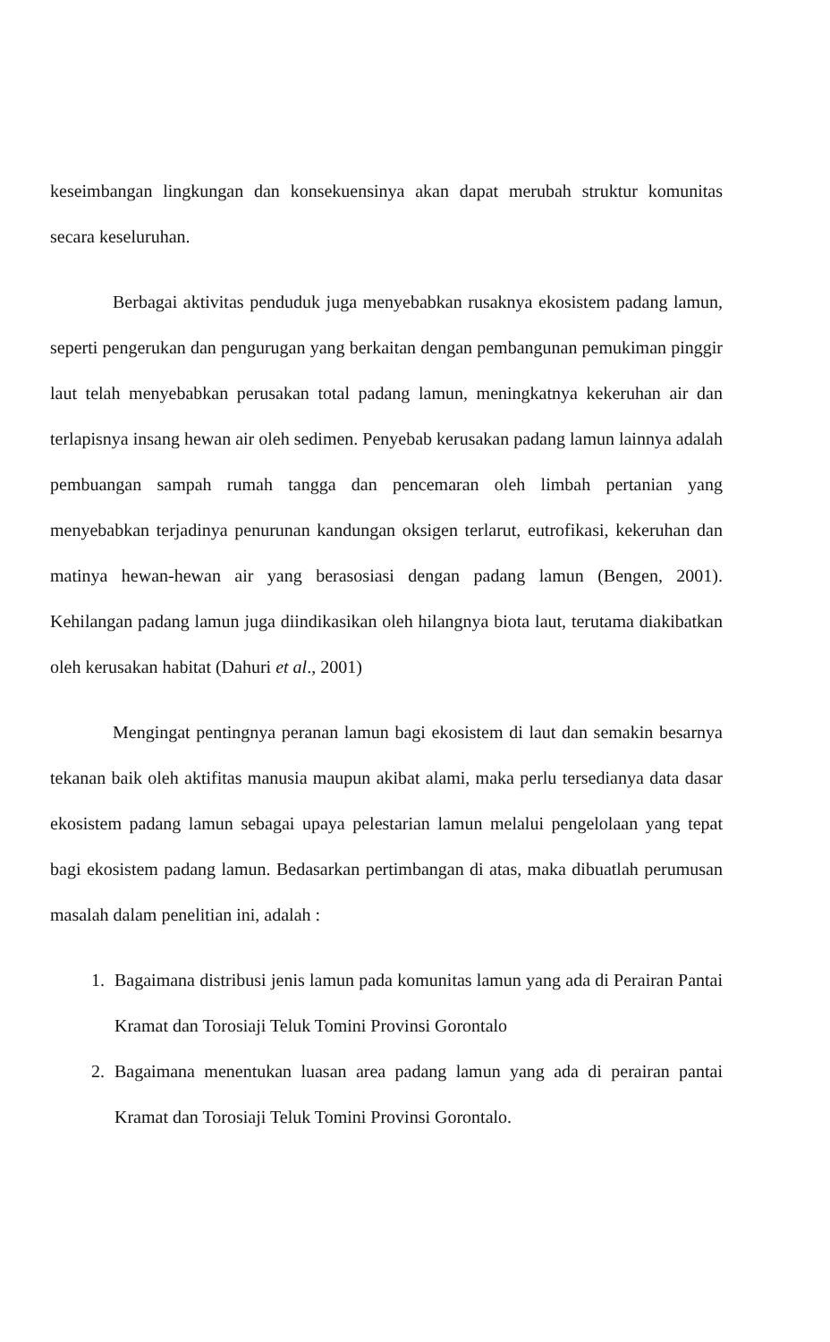keseimbangan lingkungan dan konsekuensinya akan dapat merubah struktur komunitas secara keseluruhan.
Berbagai aktivitas penduduk juga menyebabkan rusaknya ekosistem padang lamun, seperti pengerukan dan pengurugan yang berkaitan dengan pembangunan pemukiman pinggir laut telah menyebabkan perusakan total padang lamun, meningkatnya kekeruhan air dan terlapisnya insang hewan air oleh sedimen. Penyebab kerusakan padang lamun lainnya adalah pembuangan sampah rumah tangga dan pencemaran oleh limbah pertanian yang menyebabkan terjadinya penurunan kandungan oksigen terlarut, eutrofikasi, kekeruhan dan matinya hewan-hewan air yang berasosiasi dengan padang lamun (Bengen, 2001). Kehilangan padang lamun juga diindikasikan oleh hilangnya biota laut, terutama diakibatkan oleh kerusakan habitat (Dahuri et al., 2001)
Mengingat pentingnya peranan lamun bagi ekosistem di laut dan semakin besarnya tekanan baik oleh aktifitas manusia maupun akibat alami, maka perlu tersedianya data dasar ekosistem padang lamun sebagai upaya pelestarian lamun melalui pengelolaan yang tepat bagi ekosistem padang lamun. Bedasarkan pertimbangan di atas, maka dibuatlah perumusan masalah dalam penelitian ini, adalah :
1. Bagaimana distribusi jenis lamun pada komunitas lamun yang ada di Perairan Pantai Kramat dan Torosiaji Teluk Tomini Provinsi Gorontalo
2. Bagaimana menentukan luasan area padang lamun yang ada di perairan pantai Kramat dan Torosiaji Teluk Tomini Provinsi Gorontalo.